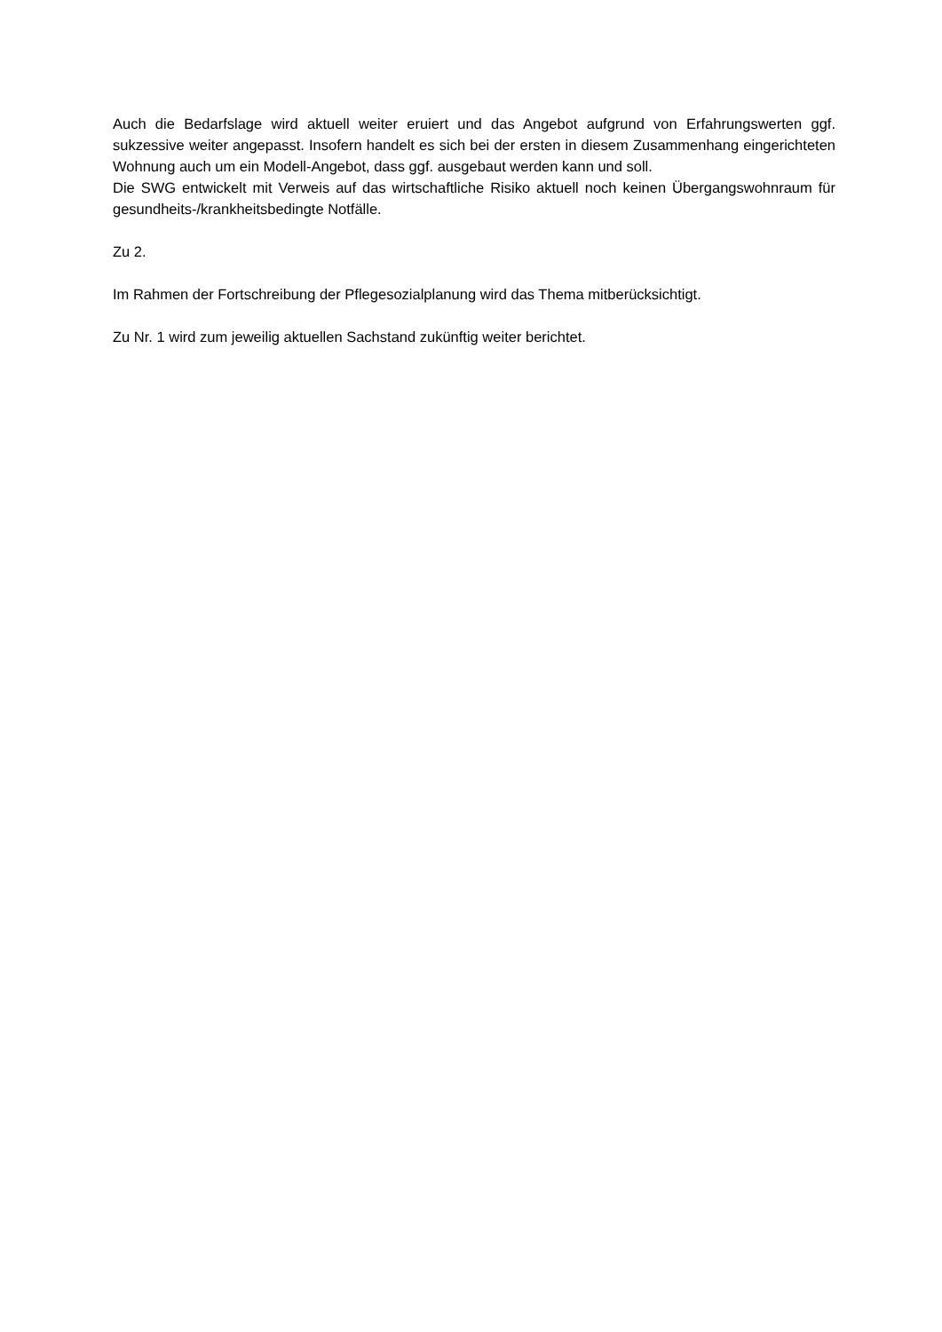Auch die Bedarfslage wird aktuell weiter eruiert und das Angebot aufgrund von Erfahrungswerten ggf. sukzessive weiter angepasst. Insofern handelt es sich bei der ersten in diesem Zusammenhang eingerichteten Wohnung auch um ein Modell-Angebot, dass ggf. ausgebaut werden kann und soll.
Die SWG entwickelt mit Verweis auf das wirtschaftliche Risiko aktuell noch keinen Übergangswohnraum für gesundheits-/krankheitsbedingte Notfälle.
Zu 2.
Im Rahmen der Fortschreibung der Pflegesozialplanung wird das Thema mitberücksichtigt.
Zu Nr. 1 wird zum jeweilig aktuellen Sachstand zukünftig weiter berichtet.